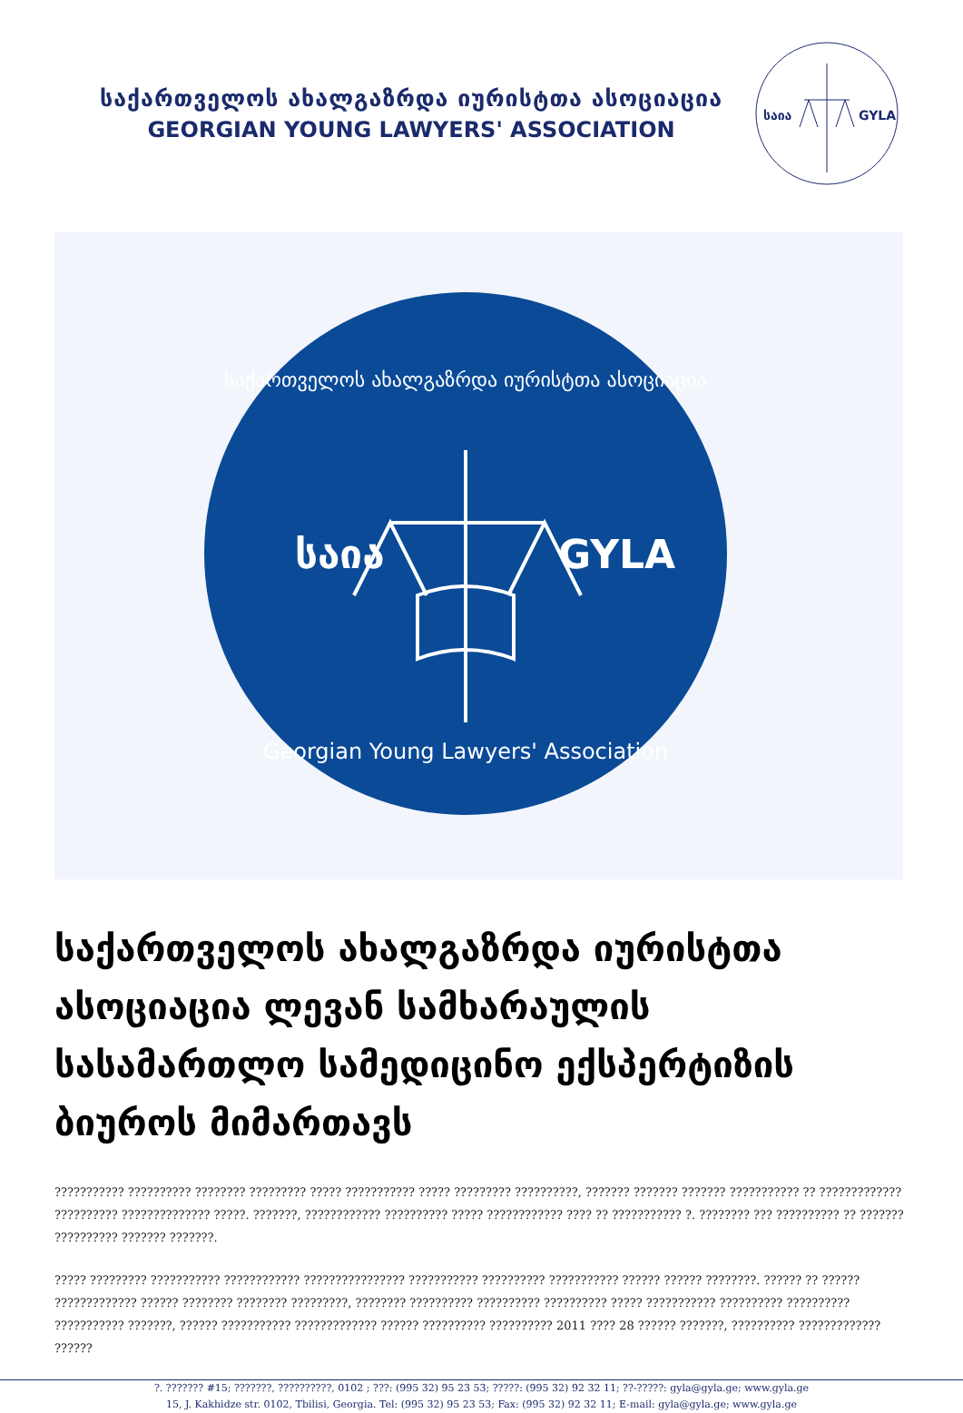საქართველოს ახალგაზრდა იურისტთა ასოციაცია
GEORGIAN YOUNG LAWYERS' ASSOCIATION
საია
GYLA
საქართველოს ახალგაზრდა იურისტთა ასოციაცია
საია
GYLA
Georgian Young Lawyers' Association
საქართველოს ახალგაზრდა იურისტთა ასოციაცია ლევან სამხარაულის სასამართლო სამედიცინო ექსპერტიზის ბიუროს მიმართავს
??????????? ?????????? ???????? ????????? ????? ??????????? ????? ????????? ??????????, ??????? ??????? ??????? ??????????? ?? ????????????? ?????????? ?????????????? ?????. ???????, ???????????? ?????????? ????? ???????????? ???? ?? ??????????? ?. ???????? ??? ?????????? ?? ??????? ?????????? ??????? ???????.
????? ????????? ??????????? ???????????? ???????????????? ??????????? ?????????? ??????????? ?????? ?????? ????????. ?????? ?? ?????? ????????????? ?????? ???????? ???????? ?????????, ???????? ?????????? ?????????? ?????????? ????? ??????????? ?????????? ?????????? ??????????? ???????, ?????? ??????????? ????????????? ?????? ?????????? ?????????? 2011 ???? 28 ?????? ???????, ?????????? ????????????? ??????
?. ??????? #15; ???????, ??????????, 0102 ; ???: (995 32) 95 23 53; ?????: (995 32) 92 32 11; ??-?????: gyla@gyla.ge; www.gyla.ge
15, J. Kakhidze str. 0102, Tbilisi, Georgia. Tel: (995 32) 95 23 53; Fax: (995 32) 92 32 11; E-mail: gyla@gyla.ge; www.gyla.ge